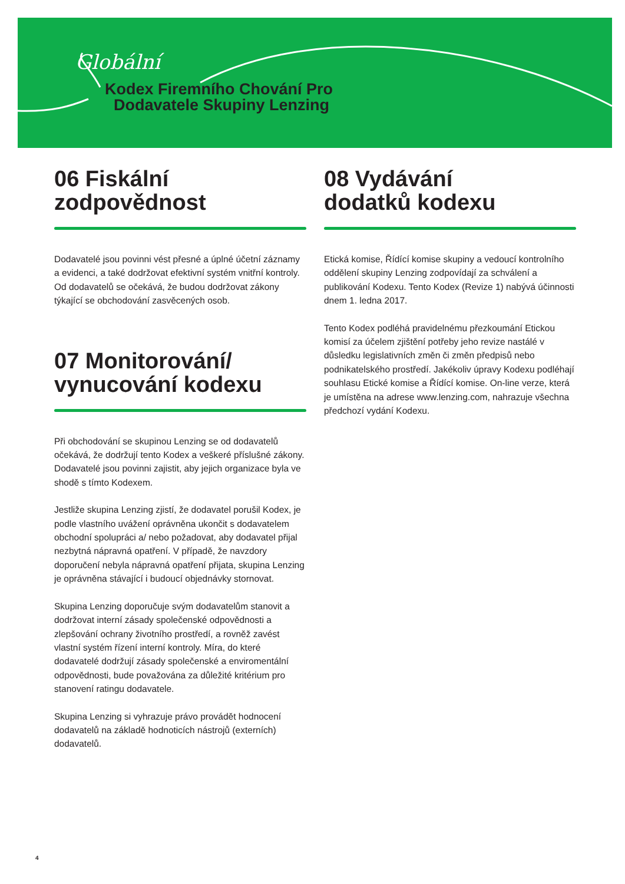Globální
Kodex Firemního Chování Pro
Dodavatele Skupiny Lenzing
06 Fiskální
zodpovědnost
Dodavatelé jsou povinni vést přesné a úplné účetní záznamy a evidenci, a také dodržovat efektivní systém vnitřní kontroly. Od dodavatelů se očekává, že budou dodržovat zákony týkající se obchodování zasvěcených osob.
07 Monitorování/
vynucování kodexu
Při obchodování se skupinou Lenzing se od dodavatelů očekává, že dodržují tento Kodex a veškeré příslušné zákony. Dodavatelé jsou povinni zajistit, aby jejich organizace byla ve shodě s tímto Kodexem.
Jestliže skupina Lenzing zjistí, že dodavatel porušil Kodex, je podle vlastního uvážení oprávněna ukončit s dodavatelem obchodní spolupráci a/ nebo požadovat, aby dodavatel přijal nezbytná nápravná opatření. V případě, že navzdory doporučení nebyla nápravná opatření přijata, skupina Lenzing je oprávněna stávající i budoucí objednávky stornovat.
Skupina Lenzing doporučuje svým dodavatelům stanovit a dodržovat interní zásady společenské odpovědnosti a zlepšování ochrany životního prostředí, a rovněž zavést vlastní systém řízení interní kontroly. Míra, do které dodavatelé dodržují zásady společenské a enviromentální odpovědnosti, bude považována za důležité kritérium pro stanovení ratingu dodavatele.
Skupina Lenzing si vyhrazuje právo provádět hodnocení dodavatelů na základě hodnoticích nástrojů (externích) dodavatelů.
08 Vydávání
dodatků kodexu
Etická komise, Řídící komise skupiny a vedoucí kontrolního oddělení skupiny Lenzing zodpovídají za schválení a publikování Kodexu. Tento Kodex (Revize 1) nabývá účinnosti dnem 1. ledna 2017.
Tento Kodex podléhá pravidelnému přezkoumání Etickou komisí za účelem zjištění potřeby jeho revize nastálé v důsledku legislativních změn či změn předpisů nebo podnikatelského prostředí. Jakékoliv úpravy Kodexu podléhají souhlasu Etické komise a Řídící komise. On-line verze, která je umístěna na adrese www.lenzing.com, nahrazuje všechna předchozí vydání Kodexu.
4